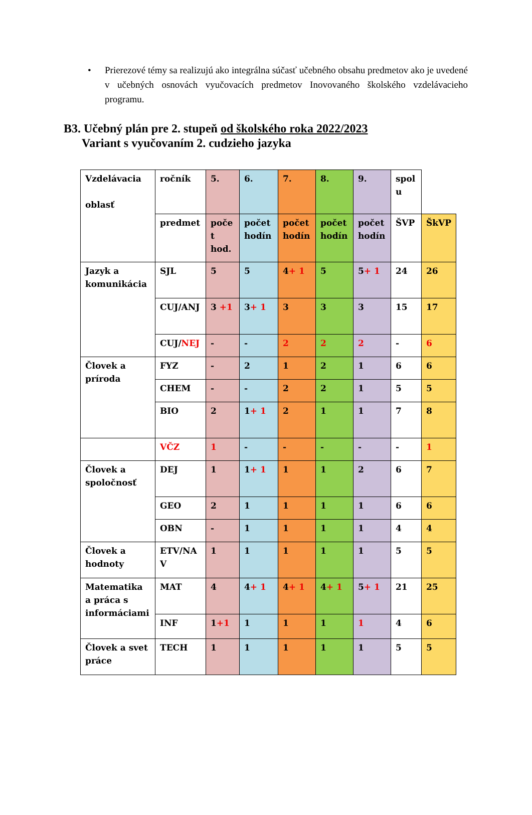• Prierezové témy sa realizujú ako integrálna súčasť učebného obsahu predmetov ako je uvedené v učebných osnovách vyučovacích predmetov Inovovaného školského vzdelávacieho programu.
B3. Učebný plán pre 2. stupeň od školského roka 2022/2023
Variant s vyučovaním 2. cudzieho jazyka
| Vzdelávacia oblasť | ročník | 5. | 6. | 7. | 8. | 9. | spol u | |
| | predmet | poče t hod. | počet hodín | počet hodín | počet hodín | počet hodín | ŠVP | ŠkVP |
| Jazyk a komunikácia | SJL | 5 | 5 | 4 + 1 | 5 | 5 + 1 | 24 | 26 |
| | CUJ/ANJ | 3 +1 | 3 + 1 | 3 | 3 | 3 | 15 | 17 |
| | CUJ/ NEJ | - | - | 2 | 2 | 2 | - | 6 |
| Človek a príroda | FYZ | - | 2 | 1 | 2 | 1 | 6 | 6 |
| | CHEM | - | - | 2 | 2 | 1 | 5 | 5 |
| | BIO | 2 | 1 + 1 | 2 | 1 | 1 | 7 | 8 |
| | VČZ | 1 | - | - | - | - | - | 1 |
| Človek a spoločnosť | DEJ | 1 | 1 + 1 | 1 | 1 | 2 | 6 | 7 |
| | GEO | 2 | 1 | 1 | 1 | 1 | 6 | 6 |
| | OBN | - | 1 | 1 | 1 | 1 | 4 | 4 |
| Človek a hodnoty | ETV/NA V | 1 | 1 | 1 | 1 | 1 | 5 | 5 |
| Matematika a práca s informáciami | MAT | 4 | 4 + 1 | 4 + 1 | 4 + 1 | 5 + 1 | 21 | 25 |
| | INF | 1 +1 | 1 | 1 | 1 | 1 | 4 | 6 |
| Človek a svet práce | TECH | 1 | 1 | 1 | 1 | 1 | 5 | 5 |